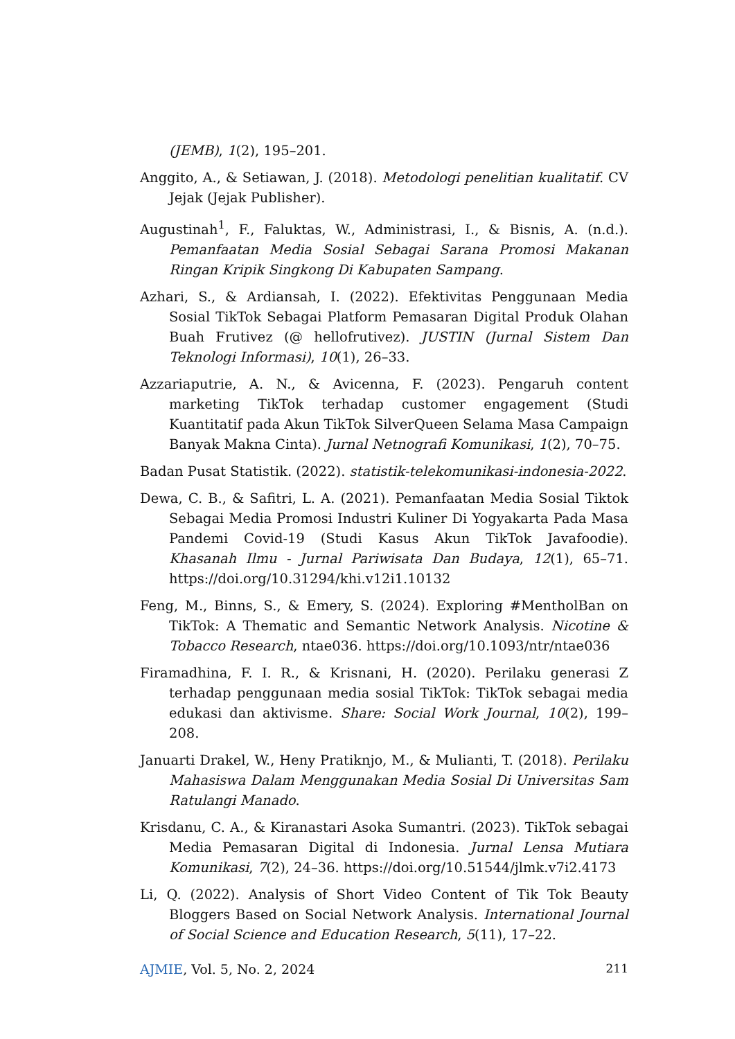(JEMB), 1(2), 195–201.
Anggito, A., & Setiawan, J. (2018). Metodologi penelitian kualitatif. CV Jejak (Jejak Publisher).
Augustinah<sup>1</sup>, F., Faluktas, W., Administrasi, I., & Bisnis, A. (n.d.). Pemanfaatan Media Sosial Sebagai Sarana Promosi Makanan Ringan Kripik Singkong Di Kabupaten Sampang.
Azhari, S., & Ardiansah, I. (2022). Efektivitas Penggunaan Media Sosial TikTok Sebagai Platform Pemasaran Digital Produk Olahan Buah Frutivez (@ hellofrutivez). JUSTIN (Jurnal Sistem Dan Teknologi Informasi), 10(1), 26–33.
Azzariaputrie, A. N., & Avicenna, F. (2023). Pengaruh content marketing TikTok terhadap customer engagement (Studi Kuantitatif pada Akun TikTok SilverQueen Selama Masa Campaign Banyak Makna Cinta). Jurnal Netnografi Komunikasi, 1(2), 70–75.
Badan Pusat Statistik. (2022). statistik-telekomunikasi-indonesia-2022.
Dewa, C. B., & Safitri, L. A. (2021). Pemanfaatan Media Sosial Tiktok Sebagai Media Promosi Industri Kuliner Di Yogyakarta Pada Masa Pandemi Covid-19 (Studi Kasus Akun TikTok Javafoodie). Khasanah Ilmu - Jurnal Pariwisata Dan Budaya, 12(1), 65–71. https://doi.org/10.31294/khi.v12i1.10132
Feng, M., Binns, S., & Emery, S. (2024). Exploring #MentholBan on TikTok: A Thematic and Semantic Network Analysis. Nicotine & Tobacco Research, ntae036. https://doi.org/10.1093/ntr/ntae036
Firamadhina, F. I. R., & Krisnani, H. (2020). Perilaku generasi Z terhadap penggunaan media sosial TikTok: TikTok sebagai media edukasi dan aktivisme. Share: Social Work Journal, 10(2), 199–208.
Januarti Drakel, W., Heny Pratiknjo, M., & Mulianti, T. (2018). Perilaku Mahasiswa Dalam Menggunakan Media Sosial Di Universitas Sam Ratulangi Manado.
Krisdanu, C. A., & Kiranastari Asoka Sumantri. (2023). TikTok sebagai Media Pemasaran Digital di Indonesia. Jurnal Lensa Mutiara Komunikasi, 7(2), 24–36. https://doi.org/10.51544/jlmk.v7i2.4173
Li, Q. (2022). Analysis of Short Video Content of Tik Tok Beauty Bloggers Based on Social Network Analysis. International Journal of Social Science and Education Research, 5(11), 17–22.
AJMIE, Vol. 5, No. 2, 2024 211